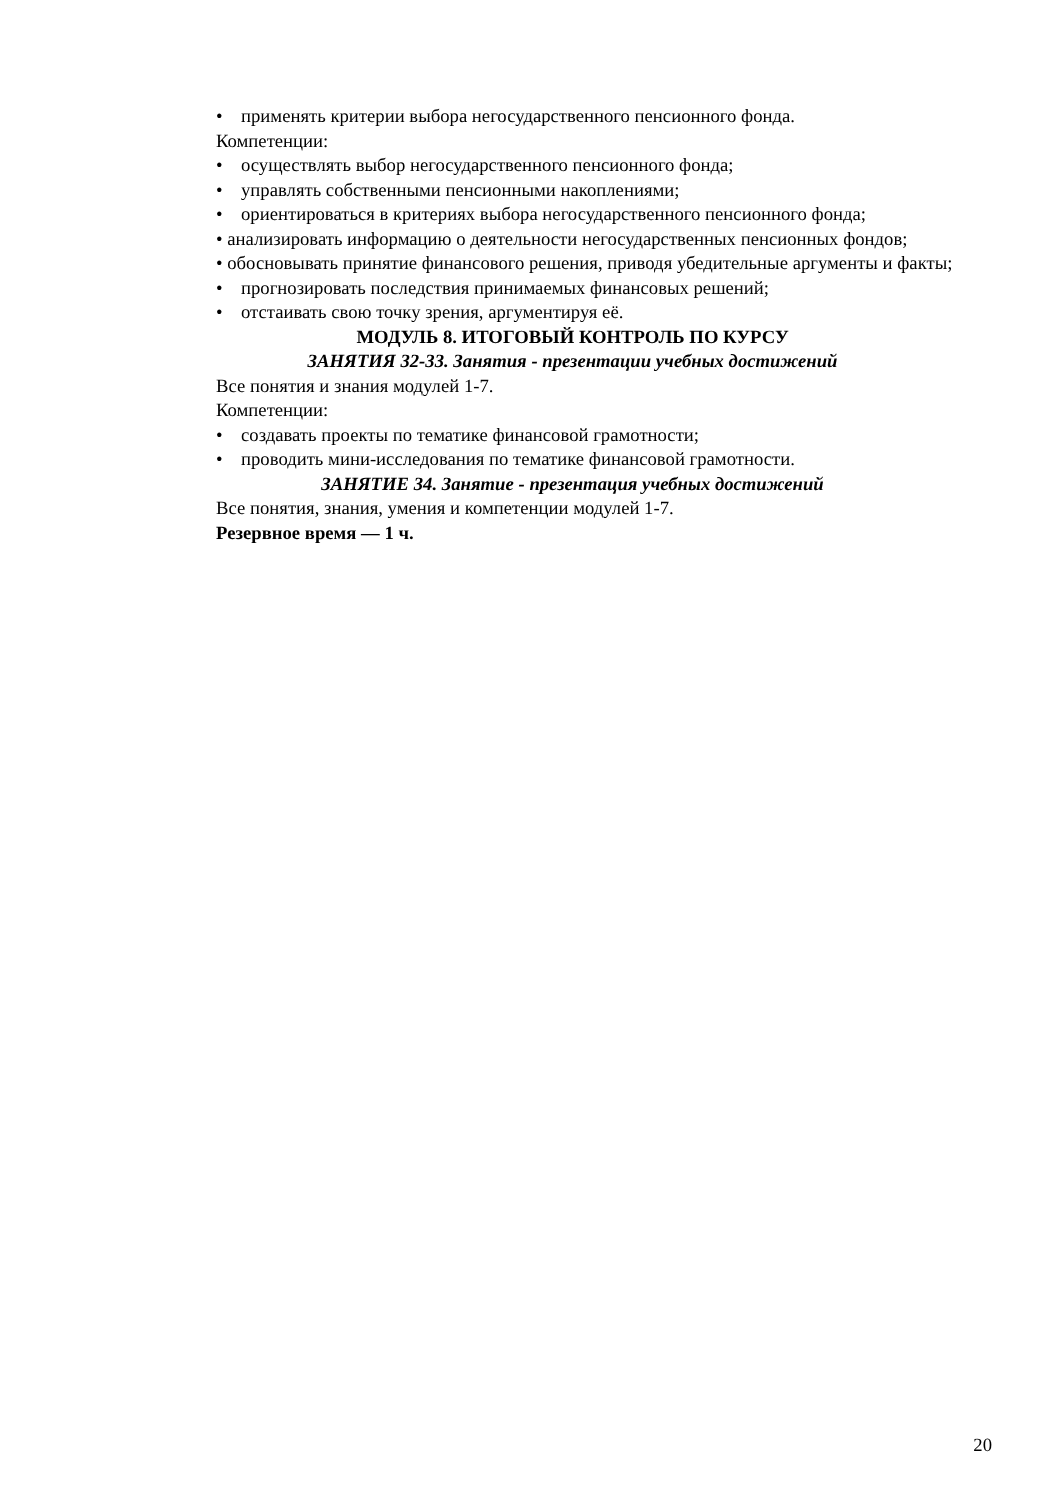• применять критерии выбора негосударственного пенсионного фонда.
Компетенции:
• осуществлять выбор негосударственного пенсионного фонда;
• управлять собственными пенсионными накоплениями;
• ориентироваться в критериях выбора негосударственного пенсионного фонда;
• анализировать информацию о деятельности негосударственных пенсионных фондов;
• обосновывать принятие финансового решения, приводя убедительные аргументы и факты;
• прогнозировать последствия принимаемых финансовых решений;
• отстаивать свою точку зрения, аргументируя её.
МОДУЛЬ 8. ИТОГОВЫЙ КОНТРОЛЬ ПО КУРСУ
ЗАНЯТИЯ 32-33. Занятия - презентации учебных достижений
Все понятия и знания модулей 1-7.
Компетенции:
• создавать проекты по тематике финансовой грамотности;
• проводить мини-исследования по тематике финансовой грамотности.
ЗАНЯТИЕ 34. Занятие - презентация учебных достижений
Все понятия, знания, умения и компетенции модулей 1-7.
Резервное время — 1 ч.
20